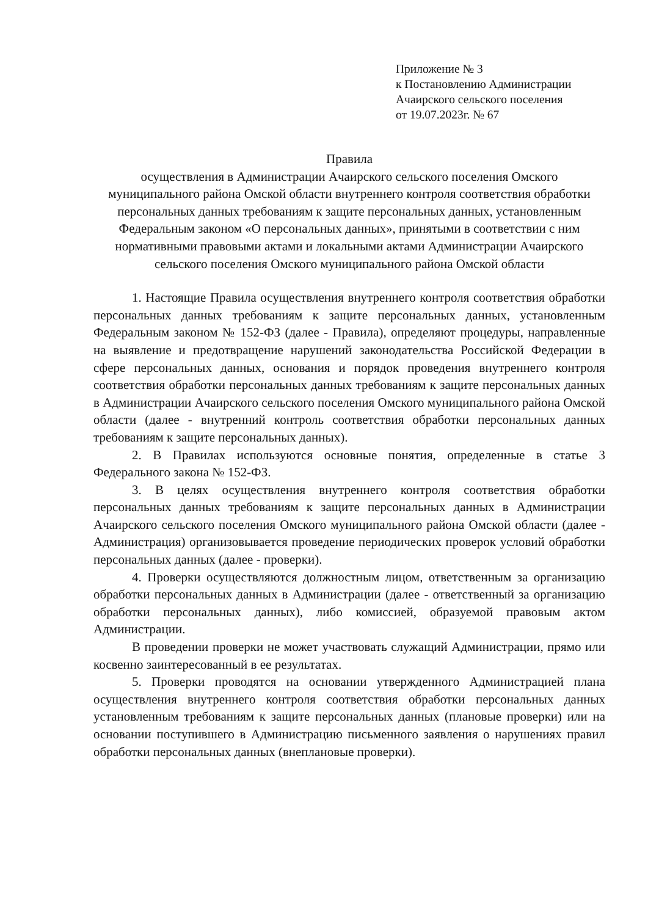Приложение № 3
к Постановлению Администрации
Ачаирского сельского поселения
от 19.07.2023г. № 67
Правила
осуществления в Администрации Ачаирского сельского поселения Омского муниципального района Омской области внутреннего контроля соответствия обработки персональных данных требованиям к защите персональных данных, установленным Федеральным законом «О персональных данных», принятыми в соответствии с ним нормативными правовыми актами и локальными актами Администрации Ачаирского сельского поселения Омского муниципального района Омской области
1. Настоящие Правила осуществления внутреннего контроля соответствия обработки персональных данных требованиям к защите персональных данных, установленным Федеральным законом № 152-ФЗ (далее - Правила), определяют процедуры, направленные на выявление и предотвращение нарушений законодательства Российской Федерации в сфере персональных данных, основания и порядок проведения внутреннего контроля соответствия обработки персональных данных требованиям к защите персональных данных в Администрации Ачаирского сельского поселения Омского муниципального района Омской области (далее - внутренний контроль соответствия обработки персональных данных требованиям к защите персональных данных).
2. В Правилах используются основные понятия, определенные в статье 3 Федерального закона № 152-ФЗ.
3. В целях осуществления внутреннего контроля соответствия обработки персональных данных требованиям к защите персональных данных в Администрации Ачаирского сельского поселения Омского муниципального района Омской области (далее - Администрация) организовывается проведение периодических проверок условий обработки персональных данных (далее - проверки).
4. Проверки осуществляются должностным лицом, ответственным за организацию обработки персональных данных в Администрации (далее - ответственный за организацию обработки персональных данных), либо комиссией, образуемой правовым актом Администрации.
В проведении проверки не может участвовать служащий Администрации, прямо или косвенно заинтересованный в ее результатах.
5. Проверки проводятся на основании утвержденного Администрацией плана осуществления внутреннего контроля соответствия обработки персональных данных установленным требованиям к защите персональных данных (плановые проверки) или на основании поступившего в Администрацию письменного заявления о нарушениях правил обработки персональных данных (внеплановые проверки).